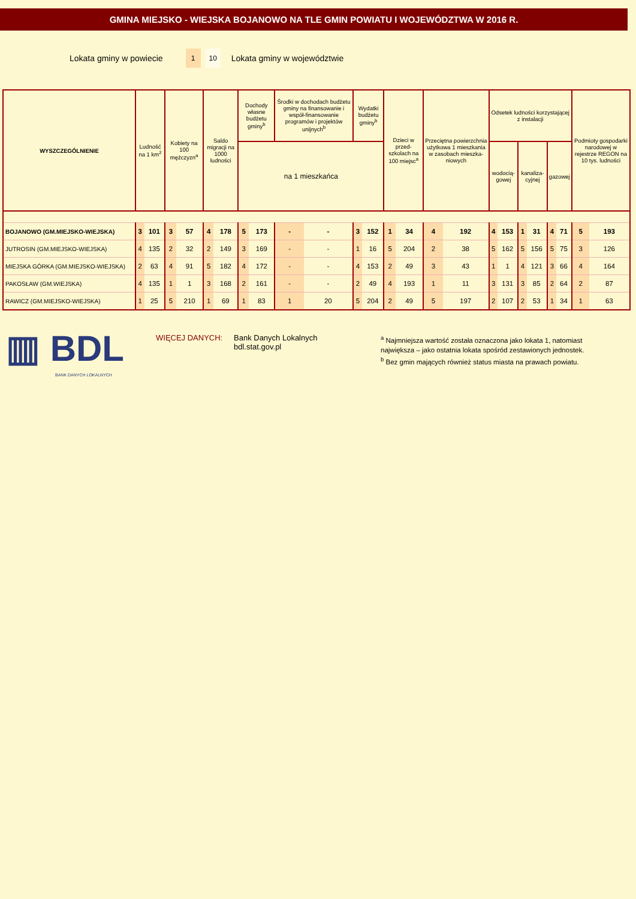GMINA MIEJSKO - WIEJSKA BOJANOWO NA TLE GMIN POWIATU I WOJEWÓDZTWA W 2016 R.
Lokata gminy w powiecie 1 10 Lokata gminy w województwie
| WYSZCZEGÓLNIENIE | Ludność na 1 km<sup>2</sup> | | Kobiety na 100 mężczyzn<sup>a</sup> | | Saldo migracji na 1000 ludności | | Dochody własne budżetu gminy<sup>b</sup> | | Środki w dochodach budżetu gminy na finansowanie i współ-finansowanie programów i projektów unijnych<sup>b</sup> | | Wydatki budżetu gminy<sup>b</sup> | | Dzieci w przed-szkolach na 100 miejsc<sup>a</sup> | | Przeciętna powierzchnia użytkowa 1 mieszkania w zasobach mieszka-niowych | | Odsetek ludności korzystającej z instalacji | | | | | | Podmioty gospodarki narodowej w rejestrze REGON na 10 tys. ludności | |
| --- | --- | --- | --- | --- | --- | --- | --- | --- | --- | --- | --- | --- | --- | --- | --- | --- | --- | --- | --- | --- | --- | --- | --- | --- |
| | | | | | | | | | | | | | | | | | wodocią-gowej | | kanaliza-cyjnej | | gazowej | | | |
| | | | | | | | na 1 mieszkańca | | | | | | | | | | | | | | | | | |
| BOJANOWO (GM.MIEJSKO-WIEJSKA) | 3 | 101 | 3 | 57 | 4 | 178 | 5 | 173 | - | - | 3 | 152 | 1 | 34 | 4 | 192 | 4 | 153 | 1 | 31 | 4 | 71 | 5 | 193 |
| JUTROSIN (GM.MIEJSKO-WIEJSKA) | 4 | 135 | 2 | 32 | 2 | 149 | 3 | 169 | - | - | 1 | 16 | 5 | 204 | 2 | 38 | 5 | 162 | 5 | 156 | 5 | 75 | 3 | 126 |
| MIEJSKA GÓRKA (GM.MIEJSKO-WIEJSKA) | 2 | 63 | 4 | 91 | 5 | 182 | 4 | 172 | - | - | 4 | 153 | 2 | 49 | 3 | 43 | 1 | 1 | 4 | 121 | 3 | 66 | 4 | 164 |
| PAKOSŁAW (GM.WIEJSKA) | 4 | 135 | 1 | 1 | 3 | 168 | 2 | 161 | - | - | 2 | 49 | 4 | 193 | 1 | 11 | 3 | 131 | 3 | 85 | 2 | 64 | 2 | 87 |
| RAWICZ (GM.MIEJSKO-WIEJSKA) | 1 | 25 | 5 | 210 | 1 | 69 | 1 | 83 | 1 | 20 | 5 | 204 | 2 | 49 | 5 | 197 | 2 | 107 | 2 | 53 | 1 | 34 | 1 | 63 |
▥ BDL
BANK DANYCH LOKALNYCH
WIĘCEJ DANYCH: Bank Danych Lokalnych
bdl.stat.gov.pl
<sup>a</sup> Najmniejsza wartość została oznaczona jako lokata 1, natomiast
największa – jako ostatnia lokata spośród zestawionych jednostek.
<sup>b</sup> Bez gmin mających również status miasta na prawach powiatu.